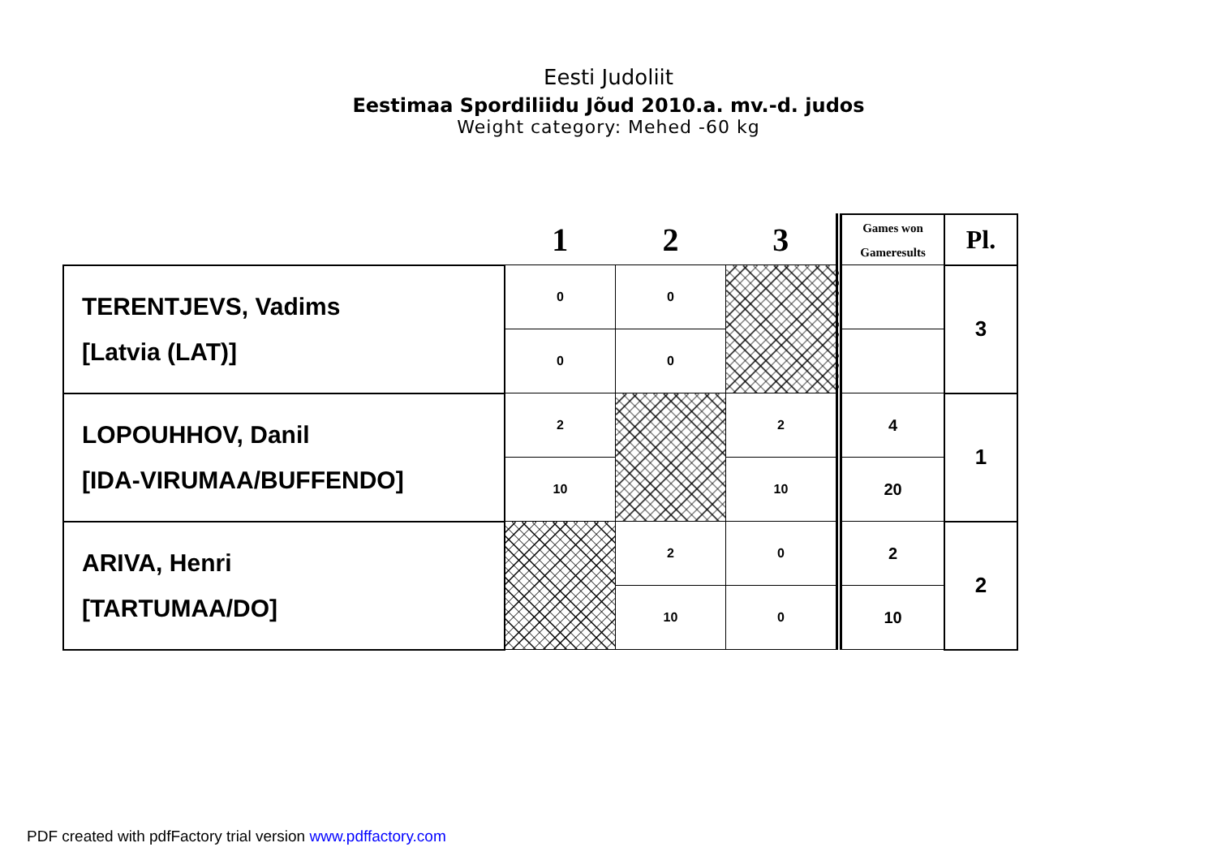Eesti Judoliit
Eestimaa Spordiliidu Jõud 2010.a. mv.-d. judos
Weight category: Mehed -60 kg
| | 1 | 2 | 3 | Games won Gameresults | Pl. |
| TERENTJEVS, Vadims [Latvia (LAT)] | 0 | 0 | | | 3 |
| | 0 | 0 | | | |
| LOPOUHHOV, Danil [IDA-VIRUMAA/BUFFENDO] | 2 | | 2 | 4 | 1 |
| | 10 | | 10 | 20 | |
| ARIVA, Henri [TARTUMAA/DO] | | 2 | 0 | 2 | 2 |
| | | 10 | 0 | 10 | |
PDF created with pdfFactory trial version www.pdffactory.com